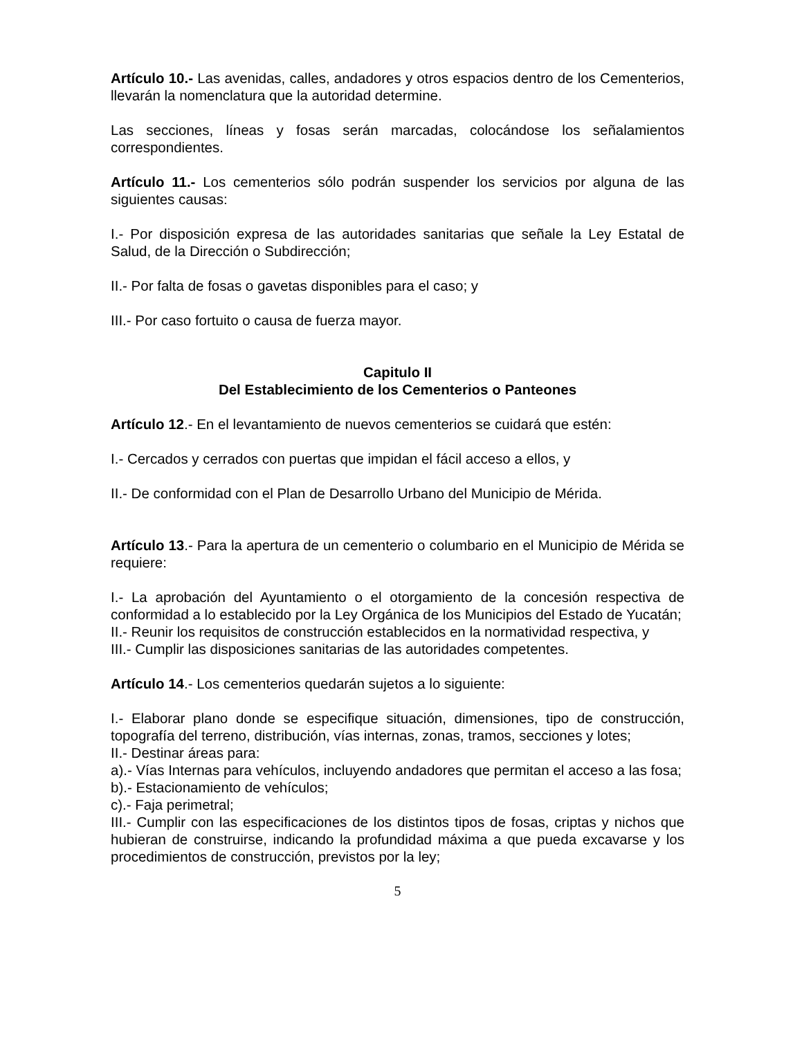Artículo 10.- Las avenidas, calles, andadores y otros espacios dentro de los Cementerios, llevarán la nomenclatura que la autoridad determine.
Las secciones, líneas y fosas serán marcadas, colocándose los señalamientos correspondientes.
Artículo 11.- Los cementerios sólo podrán suspender los servicios por alguna de las siguientes causas:
I.- Por disposición expresa de las autoridades sanitarias que señale la Ley Estatal de Salud, de la Dirección o Subdirección;
II.- Por falta de fosas o gavetas disponibles para el caso; y
III.- Por caso fortuito o causa de fuerza mayor.
Capitulo II
Del Establecimiento de los Cementerios o Panteones
Artículo 12.- En el levantamiento de nuevos cementerios se cuidará que estén:
I.- Cercados y cerrados con puertas que impidan el fácil acceso a ellos, y
II.- De conformidad con el Plan de Desarrollo Urbano del Municipio de Mérida.
Artículo 13.- Para la apertura de un cementerio o columbario en el Municipio de Mérida se requiere:
I.- La aprobación del Ayuntamiento o el otorgamiento de la concesión respectiva de conformidad a lo establecido por la Ley Orgánica de los Municipios del Estado de Yucatán;
II.- Reunir los requisitos de construcción establecidos en la normatividad respectiva, y
III.- Cumplir las disposiciones sanitarias de las autoridades competentes.
Artículo 14.- Los cementerios quedarán sujetos a lo siguiente:
I.- Elaborar plano donde se especifique situación, dimensiones, tipo de construcción, topografía del terreno, distribución, vías internas, zonas, tramos, secciones y lotes;
II.- Destinar áreas para:
a).- Vías Internas para vehículos, incluyendo andadores que permitan el acceso a las fosa;
b).- Estacionamiento de vehículos;
c).- Faja perimetral;
III.- Cumplir con las especificaciones de los distintos tipos de fosas, criptas y nichos que hubieran de construirse, indicando la profundidad máxima a que pueda excavarse y los procedimientos de construcción, previstos por la ley;
5